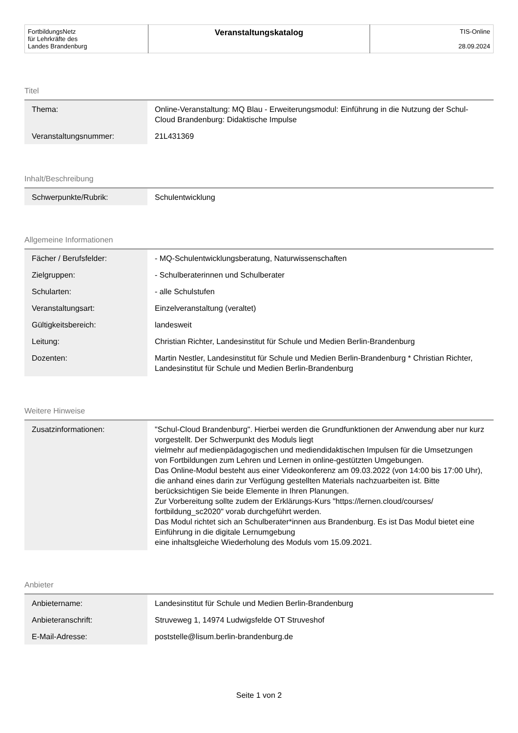| FortbildungsNetz für Lehrkräfte des Landes Brandenburg | Veranstaltungskatalog | TIS-Online 28.09.2024 |
Titel
| Thema: | Online-Veranstaltung: MQ Blau - Erweiterungsmodul: Einführung in die Nutzung der Schul-Cloud Brandenburg: Didaktische Impulse |
| Veranstaltungsnummer: | 21L431369 |
Inhalt/Beschreibung
| Schwerpunkte/Rubrik: | Schulentwicklung |
Allgemeine Informationen
| Fächer / Berufsfelder: | - MQ-Schulentwicklungsberatung, Naturwissenschaften |
| Zielgruppen: | - Schulberaterinnen und Schulberater |
| Schularten: | - alle Schulstufen |
| Veranstaltungsart: | Einzelveranstaltung (veraltet) |
| Gültigkeitsbereich: | landesweit |
| Leitung: | Christian Richter, Landesinstitut für Schule und Medien Berlin-Brandenburg |
| Dozenten: | Martin Nestler, Landesinstitut für Schule und Medien Berlin-Brandenburg * Christian Richter, Landesinstitut für Schule und Medien Berlin-Brandenburg |
Weitere Hinweise
| Zusatzinformationen: | "Schul-Cloud Brandenburg". Hierbei werden die Grundfunktionen der Anwendung aber nur kurz vorgestellt. Der Schwerpunkt des Moduls liegt vielmehr auf medienpädagogischen und mediendidaktischen Impulsen für die Umsetzungen von Fortbildungen zum Lehren und Lernen in online-gestützten Umgebungen. Das Online-Modul besteht aus einer Videokonferenz am 09.03.2022 (von 14:00 bis 17:00 Uhr), die anhand eines darin zur Verfügung gestellten Materials nachzuarbeiten ist. Bitte berücksichtigen Sie beide Elemente in Ihren Planungen. Zur Vorbereitung sollte zudem der Erklärungs-Kurs "https://lernen.cloud/courses/ fortbildung_sc2020" vorab durchgeführt werden. Das Modul richtet sich an Schulberater*innen aus Brandenburg. Es ist Das Modul bietet eine Einführung in die digitale Lernumgebung eine inhaltsgleiche Wiederholung des Moduls vom 15.09.2021. |
Anbieter
| Anbietername: | Landesinstitut für Schule und Medien Berlin-Brandenburg |
| Anbieteranschrift: | Struveweg 1, 14974 Ludwigsfelde OT Struveshof |
| E-Mail-Adresse: | poststelle@lisum.berlin-brandenburg.de |
Seite 1 von 2